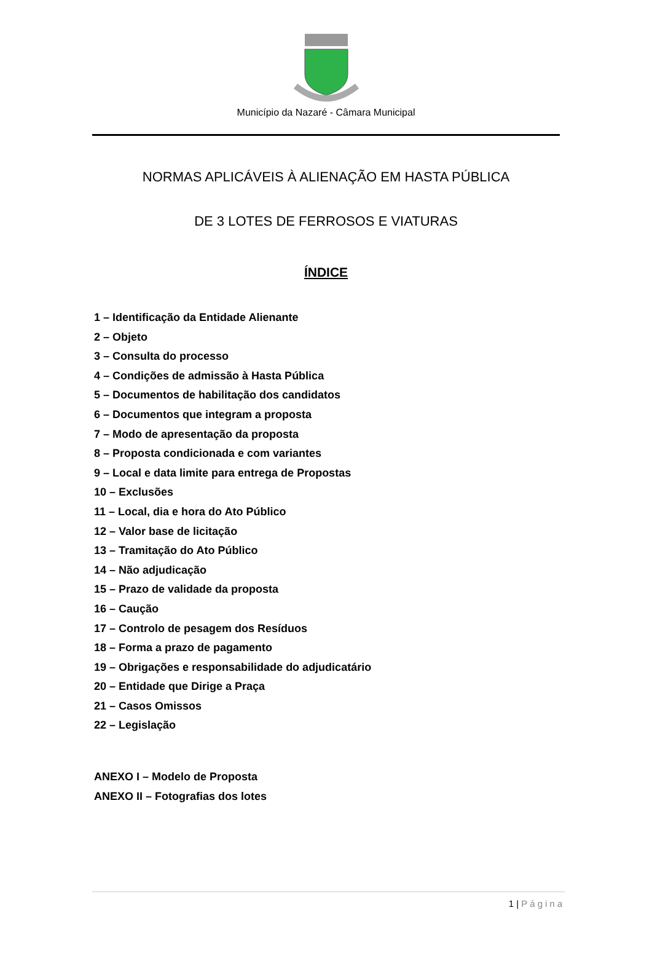Município da Nazaré - Câmara Municipal
NORMAS APLICÁVEIS À ALIENAÇÃO EM HASTA PÚBLICA
DE 3 LOTES DE FERROSOS E VIATURAS
ÍNDICE
1 – Identificação da Entidade Alienante
2 – Objeto
3 – Consulta do processo
4 – Condições de admissão à Hasta Pública
5 – Documentos de habilitação dos candidatos
6 – Documentos que integram a proposta
7 – Modo de apresentação da proposta
8 – Proposta condicionada e com variantes
9 – Local e data limite para entrega de Propostas
10 – Exclusões
11 – Local, dia e hora do Ato Público
12 – Valor base de licitação
13 – Tramitação do Ato Público
14 – Não adjudicação
15 – Prazo de validade da proposta
16 – Caução
17 – Controlo de pesagem dos Resíduos
18 – Forma a prazo de pagamento
19 – Obrigações e responsabilidade do adjudicatário
20 – Entidade que Dirige a Praça
21 – Casos Omissos
22 – Legislação
ANEXO I – Modelo de Proposta
ANEXO II – Fotografias dos lotes
1 | Página